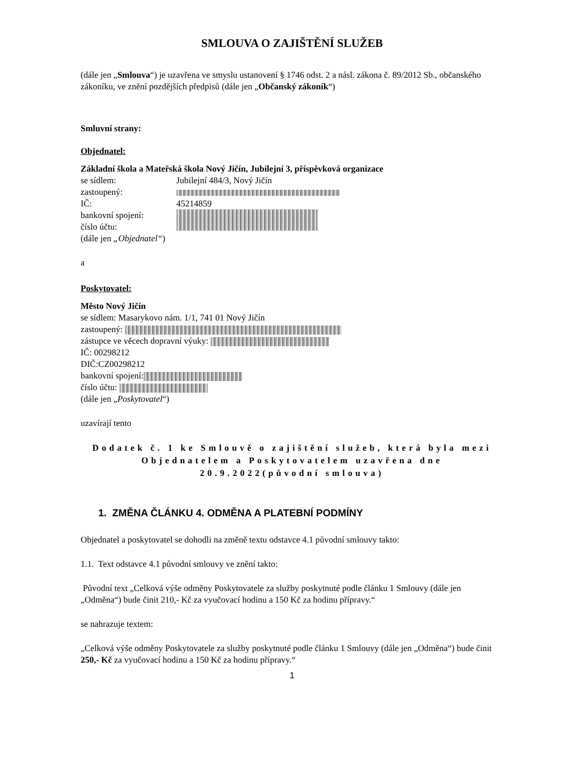SMLOUVA O ZAJIŠTĚNÍ SLUŽEB
(dále jen „Smlouva“) je uzavřena ve smyslu ustanovení § 1746 odst. 2 a násl. zákona č. 89/2012 Sb., občanského zákoníku, ve znění pozdějších předpisů (dále jen „Občanský zákoník“)
Smluvní strany:
Objednatel:
Základní škola a Mateřská škola Nový Jičín, Jubilejní 3, příspěvková organizace
| se sídlem: | Jubilejní 484/3, Nový Jičín |
| zastoupený: | |
| IČ: | 45214859 |
| bankovní spojení: | |
| číslo účtu: | |
(dále jen „Objednatel“)
a
Poskytovatel:
Město Nový Jičín
se sídlem: Masarykovo nám. 1/1, 741 01 Nový Jičín
zastoupený:
zástupce ve věcech dopravní výuky:
IČ: 00298212
DIČ:CZ00298212
bankovní spojení:
číslo účtu:
(dále jen „Poskytovatel“)
uzavírají tento
Dodatek č. 1 ke Smlouvě o zajištění služeb, která byla mezi Objednatelem a Poskytovatelem uzavřena dne 20.9.2022(původní smlouva)
1. ZMĚNA ČLÁNKU 4. ODMĚNA A PLATEBNÍ PODMÍNY
Objednatel a poskytovatel se dohodli na změně textu odstavce 4.1 původní smlouvy takto:
1.1. Text odstavce 4.1 původní smlouvy ve znění takto:
Původní text „Celková výše odměny Poskytovatele za služby poskytnuté podle článku 1 Smlouvy (dále jen „Odměna“) bude činit 210,- Kč za vyučovací hodinu a 150 Kč za hodinu přípravy.“
se nahrazuje textem:
„Celková výše odměny Poskytovatele za služby poskytnuté podle článku 1 Smlouvy (dále jen „Odměna“) bude činit 250,- Kč za vyučovací hodinu a 150 Kč za hodinu přípravy.“
1